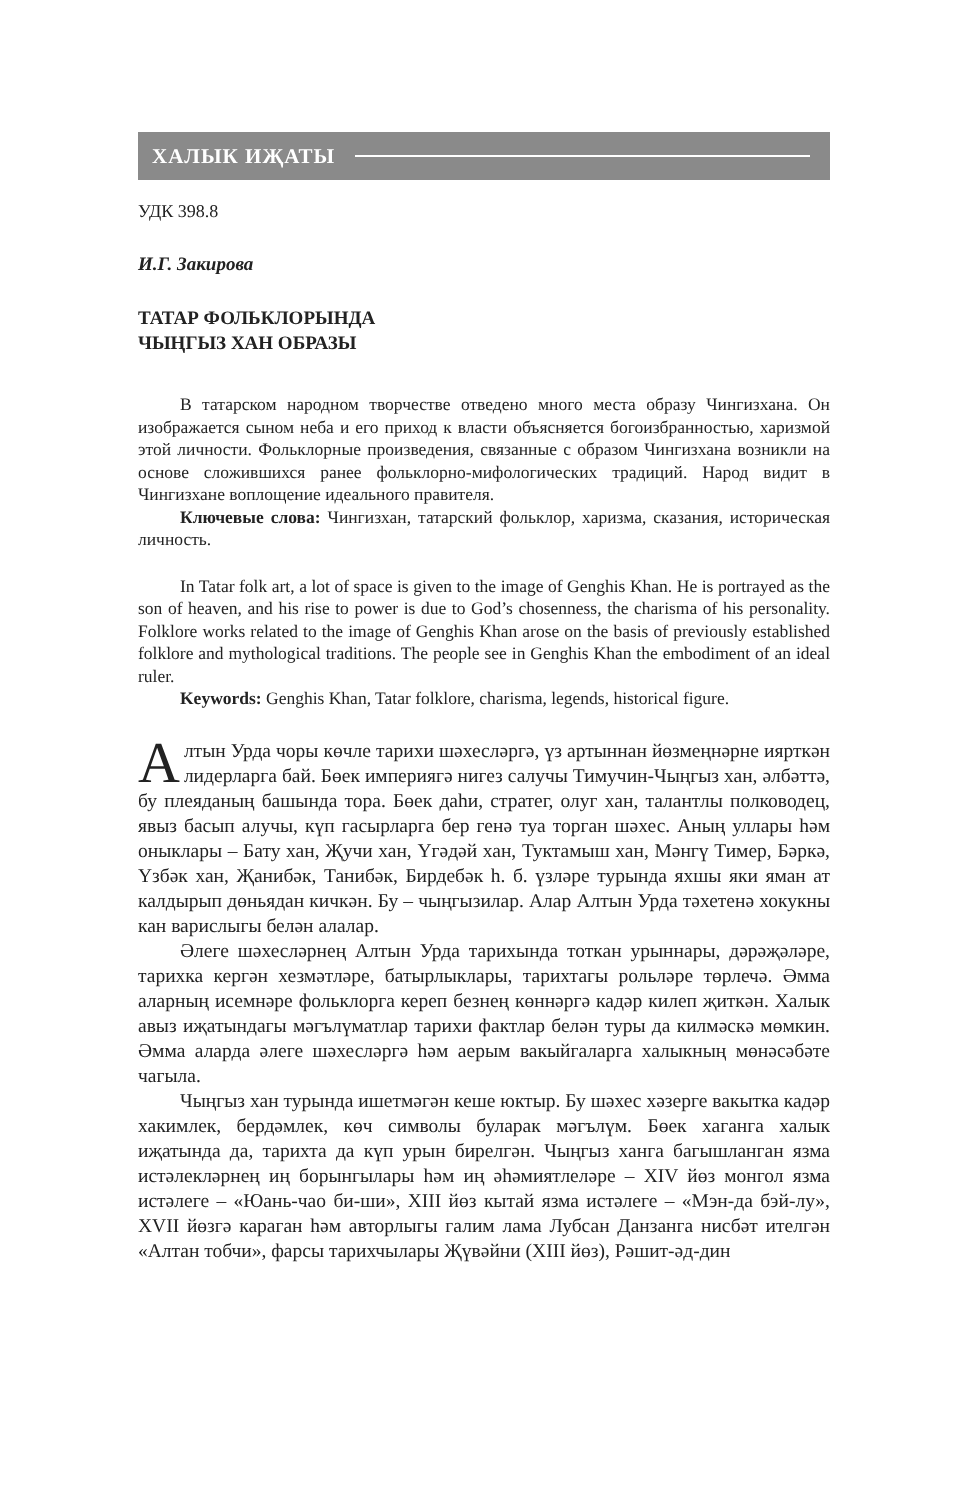ХАЛЫК ИҖАТЫ
УДК 398.8
И.Г. Закирова
ТАТАР ФОЛЬКЛОРЫНДА
ЧЫҢГЫЗ ХАН ОБРАЗЫ
В татарском народном творчестве отведено много места образу Чингизхана. Он изображается сыном неба и его приход к власти объясняется богоизбранностью, харизмой этой личности. Фольклорные произведения, связанные с образом Чингизхана возникли на основе сложившихся ранее фольклорно-мифологических традиций. Народ видит в Чингизхане воплощение идеального правителя.
Ключевые слова: Чингизхан, татарский фольклор, харизма, сказания, историческая личность.
In Tatar folk art, a lot of space is given to the image of Genghis Khan. He is portrayed as the son of heaven, and his rise to power is due to God’s chosenness, the charisma of his personality. Folklore works related to the image of Genghis Khan arose on the basis of previously established folklore and mythological traditions. The people see in Genghis Khan the embodiment of an ideal ruler.
Keywords: Genghis Khan, Tatar folklore, charisma, legends, historical figure.
Алтын Урда чоры көчле тарихи шәхесләргә, үз артыннан йөзмеңнәрне иярткән лидерларга бай. Бөек империягә нигез салучы Тимучин-Чыңгыз хан, әлбәттә, бу плеяданың башында тора. Бөек даһи, стратег, олуг хан, талантлы полководец, явыз басып алучы, күп гасырларга бер генә туа торган шәхес. Аның уллары һәм оныклары – Бату хан, Җучи хан, Үгәдәй хан, Туктамыш хан, Мәнгү Тимер, Бәркә, Үзбәк хан, Җанибәк, Танибәк, Бирдебәк һ. б. үзләре турында яхшы яки яман ат калдырып дөньядан кичкән. Бу – чыңгызилар. Алар Алтын Урда тәхетенә хокукны кан варислыгы белән алалар.
Әлеге шәхесләрнең Алтын Урда тарихында тоткан урыннары, дәрәҗәләре, тарихка кергән хезмәтләре, батырлыклары, тарихтагы рольләре төрлечә. Әмма аларның исемнәре фольклорга кереп безнең көннәргә кадәр килеп җиткән. Халык авыз иҗатындагы мәгълүматлар тарихи фактлар белән туры да килмәскә мөмкин. Әмма аларда әлеге шәхесләргә һәм аерым вакыйгаларга халыкның мөнәсәбәте чагыла.
Чыңгыз хан турында ишетмәгән кеше юктыр. Бу шәхес хәзерге вакытка кадәр хакимлек, бердәмлек, көч символы буларак мәгълүм. Бөек хаганга халык иҗатында да, тарихта да күп урын бирелгән. Чыңгыз ханга багышланган язма истәлекләрнең иң борынгылары һәм иң әһәмиятлеләре – XIV йөз монгол язма истәлеге – «Юань-чао би-ши», XIII йөз кытай язма истәлеге – «Мэн-да бэй-лу», XVII йөзгә караган һәм авторлыгы галим лама Лубсан Данзанга нисбәт ителгән «Алтан тобчи», фарсы тарихчылары Җүвәйни (XIII йөз), Рәшит-әд-дин